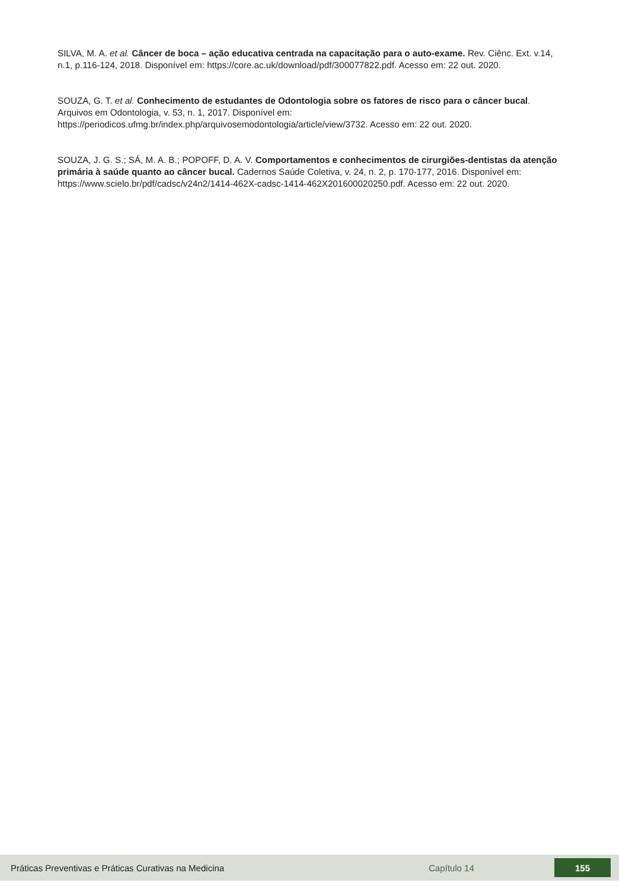SILVA, M. A. et al. Câncer de boca – ação educativa centrada na capacitação para o auto-exame. Rev. Ciênc. Ext. v.14, n.1, p.116-124, 2018. Disponível em: https://core.ac.uk/download/pdf/300077822.pdf. Acesso em: 22 out. 2020.
SOUZA, G. T. et al. Conhecimento de estudantes de Odontologia sobre os fatores de risco para o câncer bucal. Arquivos em Odontologia, v. 53, n. 1, 2017. Disponível em: https://periodicos.ufmg.br/index.php/arquivosemodontologia/article/view/3732. Acesso em: 22 out. 2020.
SOUZA, J. G. S.; SÁ, M. A. B.; POPOFF, D. A. V. Comportamentos e conhecimentos de cirurgiões-dentistas da atenção primária à saúde quanto ao câncer bucal. Cadernos Saúde Coletiva, v. 24, n. 2, p. 170-177, 2016. Disponível em: https://www.scielo.br/pdf/cadsc/v24n2/1414-462X-cadsc-1414-462X201600020250.pdf. Acesso em: 22 out. 2020.
Práticas Preventivas e Práticas Curativas na Medicina Capítulo 14
155